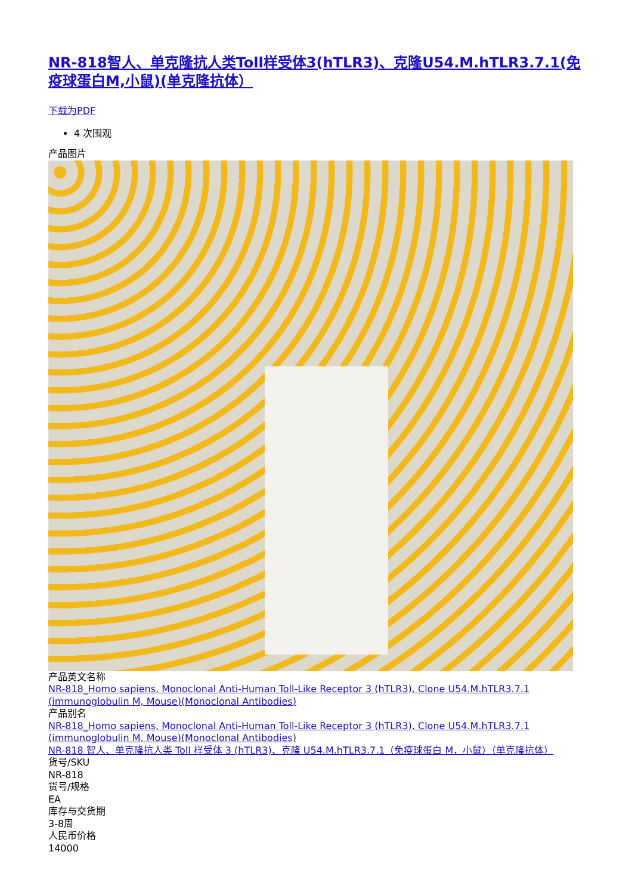NR-818智人、单克隆抗人类Toll样受体3(hTLR3)、克隆U54.M.hTLR3.7.1(免疫球蛋白M,小鼠)(单克隆抗体）
下载为PDF
4 次围观
产品图片
产品英文名称
NR-818_Homo sapiens, Monoclonal Anti-Human Toll-Like Receptor 3 (hTLR3), Clone U54.M.hTLR3.7.1 (immunoglobulin M, Mouse)(Monoclonal Antibodies)
产品别名
NR-818_Homo sapiens, Monoclonal Anti-Human Toll-Like Receptor 3 (hTLR3), Clone U54.M.hTLR3.7.1 (immunoglobulin M, Mouse)(Monoclonal Antibodies)
NR-818 智人、单克隆抗人类 Toll 样受体 3 (hTLR3)、克隆 U54.M.hTLR3.7.1（免疫球蛋白 M，小鼠）（单克隆抗体）
货号/SKU
NR-818
货号/规格
EA
库存与交货期
3-8周
人民币价格
14000